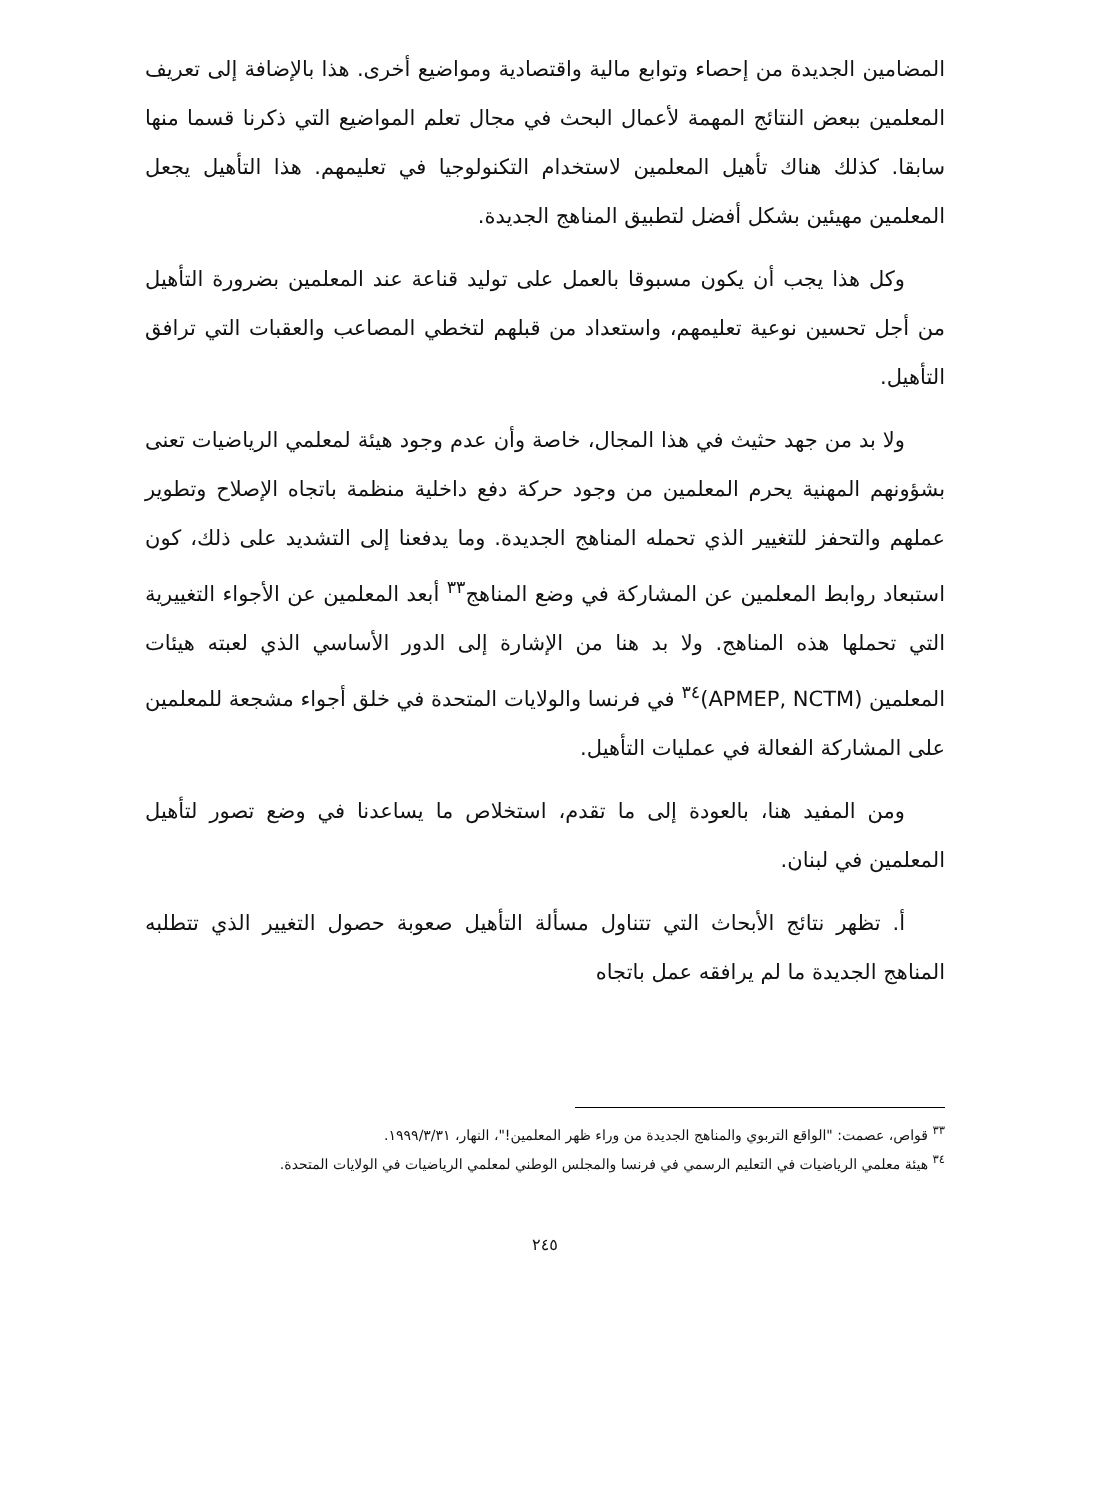المضامين الجديدة من إحصاء وتوابع مالية واقتصادية ومواضيع أخرى. هذا بالإضافة إلى تعريف المعلمين ببعض النتائج المهمة لأعمال البحث في مجال تعلم المواضيع التي ذكرنا قسما منها سابقا. كذلك هناك تأهيل المعلمين لاستخدام التكنولوجيا في تعليمهم. هذا التأهيل يجعل المعلمين مهيئين بشكل أفضل لتطبيق المناهج الجديدة.
وكل هذا يجب أن يكون مسبوقا بالعمل على توليد قناعة عند المعلمين بضرورة التأهيل من أجل تحسين نوعية تعليمهم، واستعداد من قبلهم لتخطي المصاعب والعقبات التي ترافق التأهيل.
ولا بد من جهد حثيث في هذا المجال، خاصة وأن عدم وجود هيئة لمعلمي الرياضيات تعنى بشؤونهم المهنية يحرم المعلمين من وجود حركة دفع داخلية منظمة باتجاه الإصلاح وتطوير عملهم والتحفز للتغيير الذي تحمله المناهج الجديدة. وما يدفعنا إلى التشديد على ذلك، كون استبعاد روابط المعلمين عن المشاركة في وضع المناهج<sup>٣٣</sup> أبعد المعلمين عن الأجواء التغييرية التي تحملها هذه المناهج. ولا بد هنا من الإشارة إلى الدور الأساسي الذي لعبته هيئات المعلمين (APMEP, NCTM)<sup>٣٤</sup> في فرنسا والولايات المتحدة في خلق أجواء مشجعة للمعلمين على المشاركة الفعالة في عمليات التأهيل.
ومن المفيد هنا، بالعودة إلى ما تقدم، استخلاص ما يساعدنا في وضع تصور لتأهيل المعلمين في لبنان.
أ. تظهر نتائج الأبحاث التي تتناول مسألة التأهيل صعوبة حصول التغيير الذي تتطلبه المناهج الجديدة ما لم يرافقه عمل باتجاه
<sup>٣٣</sup> قواص، عصمت: "الواقع التربوي والمناهج الجديدة من وراء ظهر المعلمين!"، النهار، ١٩٩٩/٣/٣١.
<sup>٣٤</sup> هيئة معلمي الرياضيات في التعليم الرسمي في فرنسا والمجلس الوطني لمعلمي الرياضيات في الولايات المتحدة.
٢٤٥